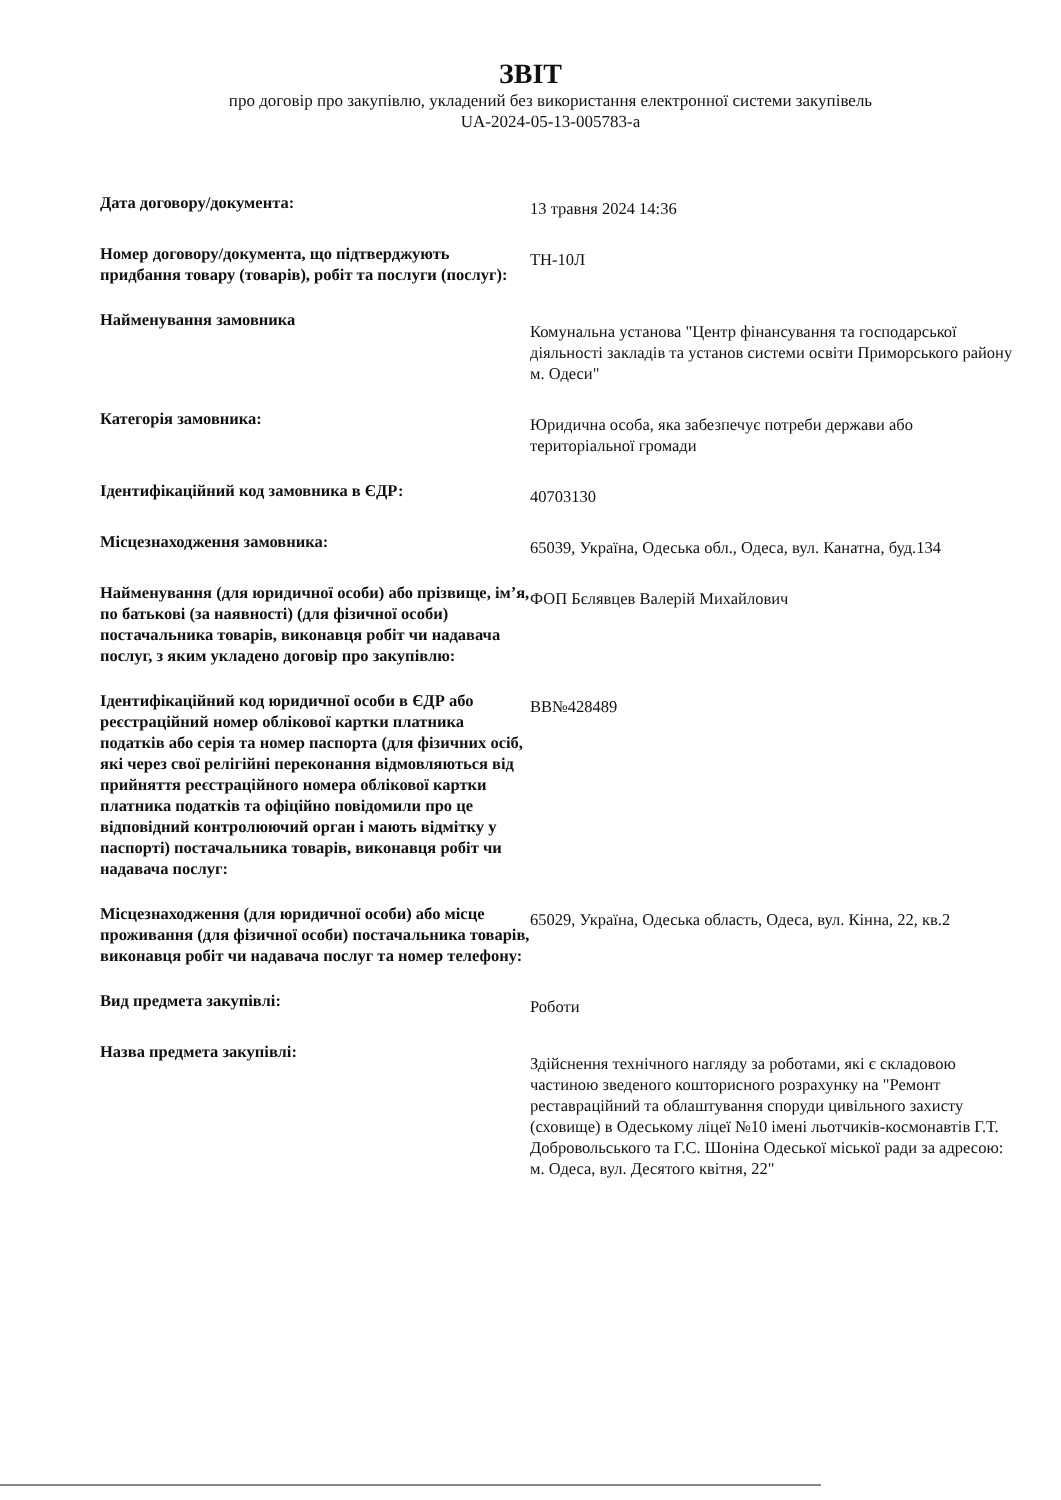ЗВІТ
про договір про закупівлю, укладений без використання електронної системи закупівель
UA-2024-05-13-005783-a
Дата договору/документа:
13 травня 2024 14:36
Номер договору/документа, що підтверджують придбання товару (товарів), робіт та послуги (послуг):
ТН-10Л
Найменування замовника
Комунальна установа "Центр фінансування та господарської діяльності закладів та установ системи освіти Приморського району м. Одеси"
Категорія замовника:
Юридична особа, яка забезпечує потреби держави або територіальної громади
Ідентифікаційний код замовника в ЄДР:
40703130
Місцезнаходження замовника:
65039, Україна, Одеська обл., Одеса, вул. Канатна, буд.134
Найменування (для юридичної особи) або прізвище, ім’я, по батькові (за наявності) (для фізичної особи) постачальника товарів, виконавця робіт чи надавача послуг, з яким укладено договір про закупівлю:
ФОП Бєлявцев Валерій Михайлович
Ідентифікаційний код юридичної особи в ЄДР або реєстраційний номер облікової картки платника податків або серія та номер паспорта (для фізичних осіб, які через свої релігійні переконання відмовляються від прийняття реєстраційного номера облікової картки платника податків та офіційно повідомили про це відповідний контролюючий орган і мають відмітку у паспорті) постачальника товарів, виконавця робіт чи надавача послуг:
ВВ№428489
Місцезнаходження (для юридичної особи) або місце проживання (для фізичної особи) постачальника товарів, виконавця робіт чи надавача послуг та номер телефону:
65029, Україна, Одеська область, Одеса, вул. Кінна, 22, кв.2
Вид предмета закупівлі:
Роботи
Назва предмета закупівлі:
Здійснення технічного нагляду за роботами, які є складовою частиною зведеного кошторисного розрахунку на "Ремонт реставраційний та облаштування споруди цивільного захисту (сховище) в Одеському ліцеї №10 імені льотчиків-космонавтів Г.Т. Добровольського та Г.С. Шоніна Одеської міської ради за адресою: м. Одеса, вул. Десятого квітня, 22"